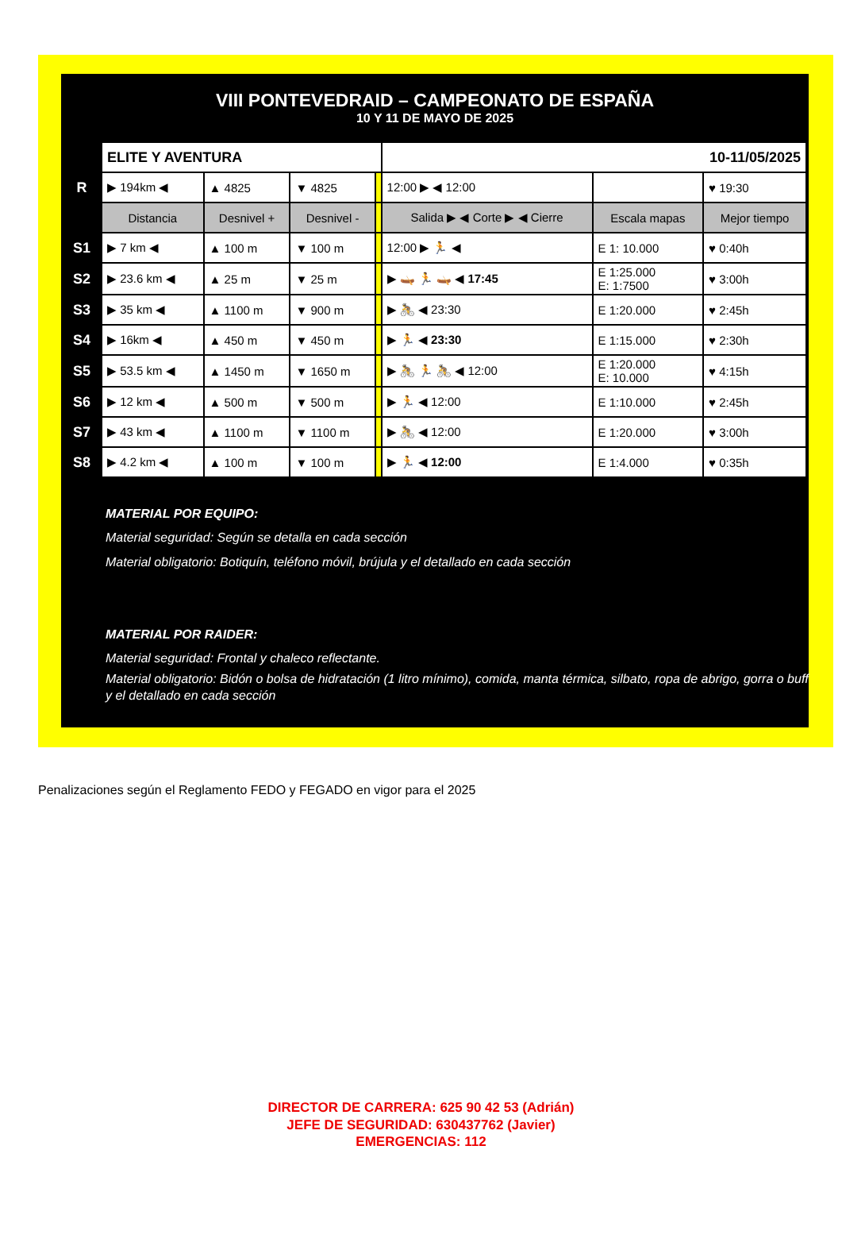VIII PONTEVEDRAID – CAMPEONATO DE ESPAÑA
10 Y 11 DE MAYO DE 2025
| | ELITE Y AVENTURA | | | | 10-11/05/2025 | | |
| R | ▶ 194km ◀ | ▲ 4825 | ▼ 4825 | | 12:00 ▶ ◀ 12:00 | | ♥ 19:30 |
| | Distancia | Desnivel + | Desnivel - | | Salida ▶ ◀ Corte ▶ ◀ Cierre | Escala mapas | Mejor tiempo |
| S1 | ▶ 7 km ◀ | ▲ 100 m | ▼ 100 m | | 12:00 ▶ 🏃 ◀ | E 1: 10.000 | ♥ 0:40h |
| S2 | ▶ 23.6 km ◀ | ▲ 25 m | ▼ 25 m | | ▶ 🛶 🏃 🛶 ◀ 17:45 | E 1:25.000 E: 1:7500 | ♥ 3:00h |
| S3 | ▶ 35 km ◀ | ▲ 1100 m | ▼ 900 m | | ▶ 🚴 ◀ 23:30 | E 1:20.000 | ♥ 2:45h |
| S4 | ▶ 16km ◀ | ▲ 450 m | ▼ 450 m | | ▶ 🏃 ◀ 23:30 | E 1:15.000 | ♥ 2:30h |
| S5 | ▶ 53.5 km ◀ | ▲ 1450 m | ▼ 1650 m | | ▶ 🚴 🏃 🚴 ◀ 12:00 | E 1:20.000 E: 10.000 | ♥ 4:15h |
| S6 | ▶ 12 km ◀ | ▲ 500 m | ▼ 500 m | | ▶ 🏃 ◀ 12:00 | E 1:10.000 | ♥ 2:45h |
| S7 | ▶ 43 km ◀ | ▲ 1100 m | ▼ 1100 m | | ▶ 🚴 ◀ 12:00 | E 1:20.000 | ♥ 3:00h |
| S8 | ▶ 4.2 km ◀ | ▲ 100 m | ▼ 100 m | | ▶ 🏃 ◀ 12:00 | E 1:4.000 | ♥ 0:35h |
MATERIAL POR EQUIPO:
Material seguridad: Según se detalla en cada sección
Material obligatorio: Botiquín, teléfono móvil, brújula y el detallado en cada sección
MATERIAL POR RAIDER:
Material seguridad: Frontal y chaleco reflectante.
Material obligatorio: Bidón o bolsa de hidratación (1 litro mínimo), comida, manta térmica, silbato, ropa de abrigo, gorra o buff y el detallado en cada sección
Penalizaciones según el Reglamento FEDO y FEGADO en vigor para el 2025
DIRECTOR DE CARRERA: 625 90 42 53 (Adrián)
JEFE DE SEGURIDAD: 630437762 (Javier)
EMERGENCIAS: 112